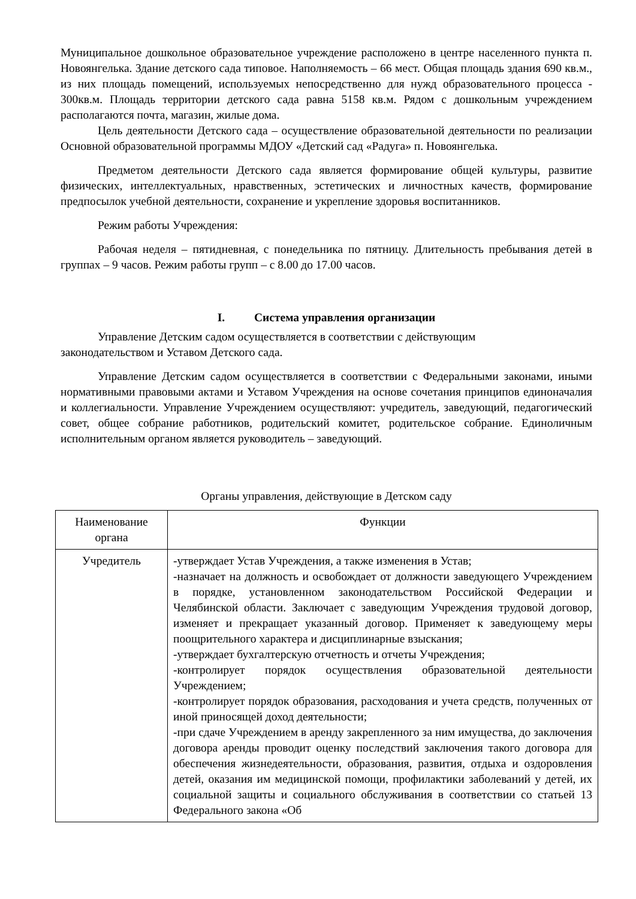Муниципальное дошкольное образовательное учреждение расположено в центре населенного пункта п. Новоянгелька. Здание детского сада типовое. Наполняемость – 66 мест. Общая площадь здания 690 кв.м., из них площадь помещений, используемых непосредственно для нужд образовательного процесса - 300кв.м. Площадь территории детского сада равна 5158 кв.м. Рядом с дошкольным учреждением располагаются почта, магазин, жилые дома.
Цель деятельности Детского сада – осуществление образовательной деятельности по реализации Основной образовательной программы МДОУ «Детский сад «Радуга» п. Новоянгелька.
Предметом деятельности Детского сада является формирование общей культуры, развитие физических, интеллектуальных, нравственных, эстетических и личностных качеств, формирование предпосылок учебной деятельности, сохранение и укрепление здоровья воспитанников.
Режим работы Учреждения:
Рабочая неделя – пятидневная, с понедельника по пятницу. Длительность пребывания детей в группах – 9 часов. Режим работы групп – с 8.00 до 17.00 часов.
I. Система управления организации
Управление Детским садом осуществляется в соответствии с действующим
законодательством и Уставом Детского сада.
Управление Детским садом осуществляется в соответствии с Федеральными законами, иными нормативными правовыми актами и Уставом Учреждения на основе сочетания принципов единоначалия и коллегиальности. Управление Учреждением осуществляют: учредитель, заведующий, педагогический совет, общее собрание работников, родительский комитет, родительское собрание. Единоличным исполнительным органом является руководитель – заведующий.
Органы управления, действующие в Детском саду
| Наименование органа | Функции |
| --- | --- |
| Учредитель | -утверждает Устав Учреждения, а также изменения в Устав; -назначает на должность и освобождает от должности заведующего Учреждением в порядке, установленном законодательством Российской Федерации и Челябинской области. Заключает с заведующим Учреждения трудовой договор, изменяет и прекращает указанный договор. Применяет к заведующему меры поощрительного характера и дисциплинарные взыскания; -утверждает бухгалтерскую отчетность и отчеты Учреждения; -контролирует порядок осуществления образовательной деятельности Учреждением; -контролирует порядок образования, расходования и учета средств, полученных от иной приносящей доход деятельности; -при сдаче Учреждением в аренду закрепленного за ним имущества, до заключения договора аренды проводит оценку последствий заключения такого договора для обеспечения жизнедеятельности, образования, развития, отдыха и оздоровления детей, оказания им медицинской помощи, профилактики заболеваний у детей, их социальной защиты и социального обслуживания в соответствии со статьей 13 Федерального закона «Об |